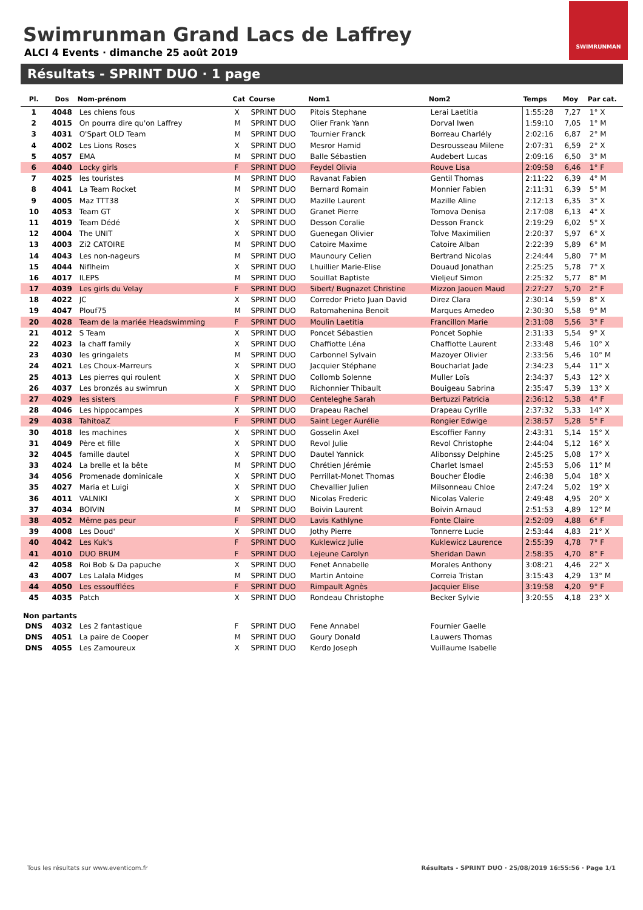Swimrunman Grand Lacs de Laffrey
ALCI 4 Events · dimanche 25 août 2019
SWIMRUNMAN
Résultats - SPRINT DUO · 1 page
| Pl. | Dos | Nom-prénom | Cat | Course | Nom1 | Nom2 | Temps | Moy | Par cat. |
| --- | --- | --- | --- | --- | --- | --- | --- | --- | --- |
| 1 | 4048 | Les chiens fous | X | SPRINT DUO | Pitois Stephane | Lerai Laetitia | 1:55:28 | 7,27 | 1° X |
| 2 | 4015 | On pourra dire qu'on Laffrey | M | SPRINT DUO | Olier Frank Yann | Dorval Iwen | 1:59:10 | 7,05 | 1° M |
| 3 | 4031 | O'Spart OLD Team | M | SPRINT DUO | Tournier Franck | Borreau Charlély | 2:02:16 | 6,87 | 2° M |
| 4 | 4002 | Les Lions Roses | X | SPRINT DUO | Mesror Hamid | Desrousseau Milene | 2:07:31 | 6,59 | 2° X |
| 5 | 4057 | EMA | M | SPRINT DUO | Balle Sébastien | Audebert Lucas | 2:09:16 | 6,50 | 3° M |
| 6 | 4040 | Locky girls | F | SPRINT DUO | Feydel Olivia | Rouve Lisa | 2:09:58 | 6,46 | 1° F |
| 7 | 4025 | les touristes | M | SPRINT DUO | Ravanat Fabien | Gentil Thomas | 2:11:22 | 6,39 | 4° M |
| 8 | 4041 | La Team Rocket | M | SPRINT DUO | Bernard Romain | Monnier Fabien | 2:11:31 | 6,39 | 5° M |
| 9 | 4005 | Maz TTT38 | X | SPRINT DUO | Mazille Laurent | Mazille Aline | 2:12:13 | 6,35 | 3° X |
| 10 | 4053 | Team GT | X | SPRINT DUO | Granet Pierre | Tomova Denisa | 2:17:08 | 6,13 | 4° X |
| 11 | 4019 | Team Dédé | X | SPRINT DUO | Desson Coralie | Desson Franck | 2:19:29 | 6,02 | 5° X |
| 12 | 4004 | The UNIT | X | SPRINT DUO | Guenegan Olivier | Tolve Maximilien | 2:20:37 | 5,97 | 6° X |
| 13 | 4003 | Zi2 CATOIRE | M | SPRINT DUO | Catoire Maxime | Catoire Alban | 2:22:39 | 5,89 | 6° M |
| 14 | 4043 | Les non-nageurs | M | SPRINT DUO | Maunoury Celien | Bertrand Nicolas | 2:24:44 | 5,80 | 7° M |
| 15 | 4044 | Niflheim | X | SPRINT DUO | Lhuillier Marie-Elise | Douaud Jonathan | 2:25:25 | 5,78 | 7° X |
| 16 | 4017 | ILEPS | M | SPRINT DUO | Souillat Baptiste | Vieljeuf Simon | 2:25:32 | 5,77 | 8° M |
| 17 | 4039 | Les girls du Velay | F | SPRINT DUO | Sibert/ Bugnazet Christine | Mizzon Jaouen Maud | 2:27:27 | 5,70 | 2° F |
| 18 | 4022 | JC | X | SPRINT DUO | Corredor Prieto Juan David | Direz Clara | 2:30:14 | 5,59 | 8° X |
| 19 | 4047 | Plouf75 | M | SPRINT DUO | Ratomahenina Benoit | Marques Amedeo | 2:30:30 | 5,58 | 9° M |
| 20 | 4028 | Team de la mariée Headswimming | F | SPRINT DUO | Moulin Laetitia | Francillon Marie | 2:31:08 | 5,56 | 3° F |
| 21 | 4012 | S Team | X | SPRINT DUO | Poncet Sébastien | Poncet Sophie | 2:31:33 | 5,54 | 9° X |
| 22 | 4023 | la chaff family | X | SPRINT DUO | Chaffiotte Léna | Chaffiotte Laurent | 2:33:48 | 5,46 | 10° X |
| 23 | 4030 | les gringalets | M | SPRINT DUO | Carbonnel Sylvain | Mazoyer Olivier | 2:33:56 | 5,46 | 10° M |
| 24 | 4021 | Les Choux-Marreurs | X | SPRINT DUO | Jacquier Stéphane | Boucharlat Jade | 2:34:23 | 5,44 | 11° X |
| 25 | 4013 | Les pierres qui roulent | X | SPRINT DUO | Collomb Solenne | Muller Loïs | 2:34:37 | 5,43 | 12° X |
| 26 | 4037 | Les bronzés au swimrun | X | SPRINT DUO | Richonnier Thibault | Bouigeau Sabrina | 2:35:47 | 5,39 | 13° X |
| 27 | 4029 | les sisters | F | SPRINT DUO | Centeleghe Sarah | Bertuzzi Patricia | 2:36:12 | 5,38 | 4° F |
| 28 | 4046 | Les hippocampes | X | SPRINT DUO | Drapeau Rachel | Drapeau Cyrille | 2:37:32 | 5,33 | 14° X |
| 29 | 4038 | TahitoaZ | F | SPRINT DUO | Saint Leger Aurélie | Rongier Edwige | 2:38:57 | 5,28 | 5° F |
| 30 | 4018 | les machines | X | SPRINT DUO | Gosselin Axel | Escoffier Fanny | 2:43:31 | 5,14 | 15° X |
| 31 | 4049 | Père et fille | X | SPRINT DUO | Revol Julie | Revol Christophe | 2:44:04 | 5,12 | 16° X |
| 32 | 4045 | famille dautel | X | SPRINT DUO | Dautel Yannick | Alibonssy Delphine | 2:45:25 | 5,08 | 17° X |
| 33 | 4024 | La brelle et la bête | M | SPRINT DUO | Chrétien Jérémie | Charlet Ismael | 2:45:53 | 5,06 | 11° M |
| 34 | 4056 | Promenade dominicale | X | SPRINT DUO | Perrillat-Monet Thomas | Boucher Élodie | 2:46:38 | 5,04 | 18° X |
| 35 | 4027 | Maria et Luigi | X | SPRINT DUO | Chevallier Julien | Milsonneau Chloe | 2:47:24 | 5,02 | 19° X |
| 36 | 4011 | VALNIKI | X | SPRINT DUO | Nicolas Frederic | Nicolas Valerie | 2:49:48 | 4,95 | 20° X |
| 37 | 4034 | BOIVIN | M | SPRINT DUO | Boivin Laurent | Boivin Arnaud | 2:51:53 | 4,89 | 12° M |
| 38 | 4052 | Même pas peur | F | SPRINT DUO | Lavis Kathlyne | Fonte Claire | 2:52:09 | 4,88 | 6° F |
| 39 | 4008 | Les Doud' | X | SPRINT DUO | Jothy Pierre | Tonnerre Lucie | 2:53:44 | 4,83 | 21° X |
| 40 | 4042 | Les Kuk's | F | SPRINT DUO | Kuklewicz Julie | Kuklewicz Laurence | 2:55:39 | 4,78 | 7° F |
| 41 | 4010 | DUO BRUM | F | SPRINT DUO | Lejeune Carolyn | Sheridan Dawn | 2:58:35 | 4,70 | 8° F |
| 42 | 4058 | Roi Bob & Da papuche | X | SPRINT DUO | Fenet Annabelle | Morales Anthony | 3:08:21 | 4,46 | 22° X |
| 43 | 4007 | Les Lalala Midges | M | SPRINT DUO | Martin Antoine | Correia Tristan | 3:15:43 | 4,29 | 13° M |
| 44 | 4050 | Les essoufflées | F | SPRINT DUO | Rimpault Agnès | Jacquier Elise | 3:19:58 | 4,20 | 9° F |
| 45 | 4035 | Patch | X | SPRINT DUO | Rondeau Christophe | Becker Sylvie | 3:20:55 | 4,18 | 23° X |
| Non partants | | | | | | | | | |
| DNS | 4032 | Les 2 fantastique | F | SPRINT DUO | Fene Annabel | Fournier Gaelle | | | |
| DNS | 4051 | La paire de Cooper | M | SPRINT DUO | Goury Donald | Lauwers Thomas | | | |
| DNS | 4055 | Les Zamoureux | X | SPRINT DUO | Kerdo Joseph | Vuillaume Isabelle | | | |
Tous les résultats sur www.eventicom.fr
Résultats - SPRINT DUO · 25/08/2019 16:55:56 · Page 1/1